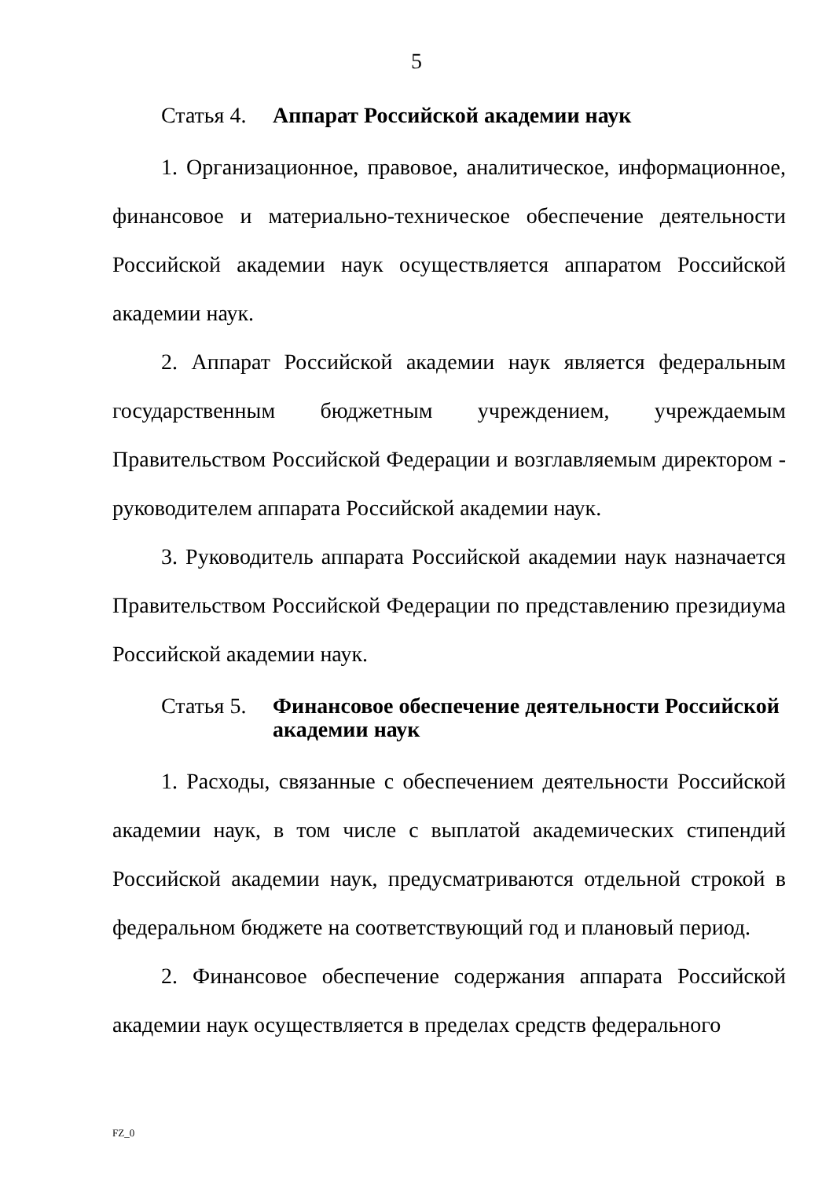5
Статья 4. Аппарат Российской академии наук
1. Организационное, правовое, аналитическое, информационное, финансовое и материально-техническое обеспечение деятельности Российской академии наук осуществляется аппаратом Российской академии наук.
2. Аппарат Российской академии наук является федеральным государственным бюджетным учреждением, учреждаемым Правительством Российской Федерации и возглавляемым директором - руководителем аппарата Российской академии наук.
3. Руководитель аппарата Российской академии наук назначается Правительством Российской Федерации по представлению президиума Российской академии наук.
Статья 5. Финансовое обеспечение деятельности Российской академии наук
1. Расходы, связанные с обеспечением деятельности Российской академии наук, в том числе с выплатой академических стипендий Российской академии наук, предусматриваются отдельной строкой в федеральном бюджете на соответствующий год и плановый период.
2. Финансовое обеспечение содержания аппарата Российской академии наук осуществляется в пределах средств федерального
FZ_0